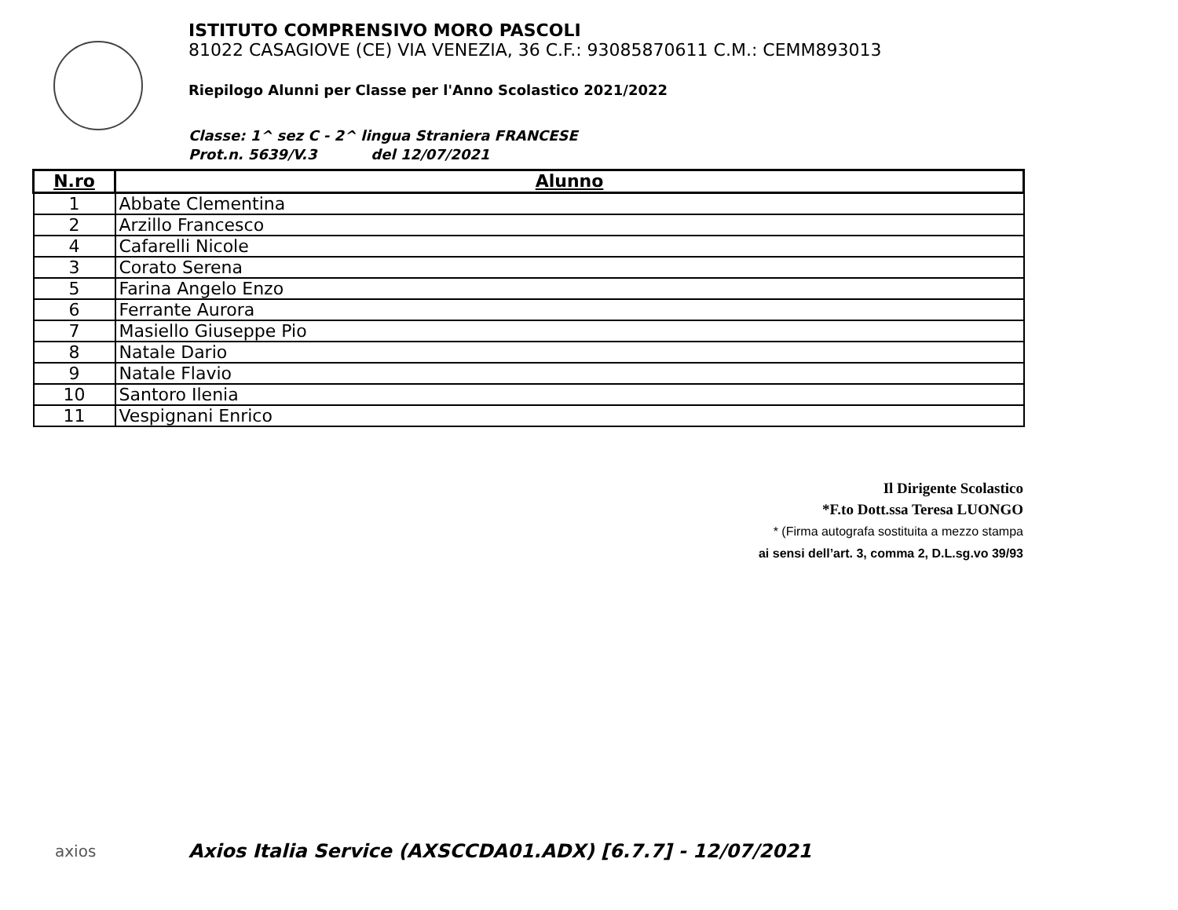ISTITUTO COMPRENSIVO MORO PASCOLI
81022 CASAGIOVE (CE) VIA VENEZIA, 36 C.F.: 93085870611 C.M.: CEMM893013
Riepilogo Alunni per Classe per l'Anno Scolastico 2021/2022
Classe: 1^ sez C - 2^ lingua Straniera FRANCESE
Prot.n. 5639/V.3 del 12/07/2021
| N.ro | Alunno |
| --- | --- |
| 1 | Abbate Clementina |
| 2 | Arzillo Francesco |
| 4 | Cafarelli Nicole |
| 3 | Corato Serena |
| 5 | Farina Angelo Enzo |
| 6 | Ferrante Aurora |
| 7 | Masiello Giuseppe Pio |
| 8 | Natale Dario |
| 9 | Natale Flavio |
| 10 | Santoro Ilenia |
| 11 | Vespignani Enrico |
Il Dirigente Scolastico
*F.to Dott.ssa Teresa LUONGO
* (Firma autografa sostituita a mezzo stampa
ai sensi dell’art. 3, comma 2, D.L.sg.vo 39/93
axios
Axios Italia Service (AXSCCDA01.ADX) [6.7.7] - 12/07/2021